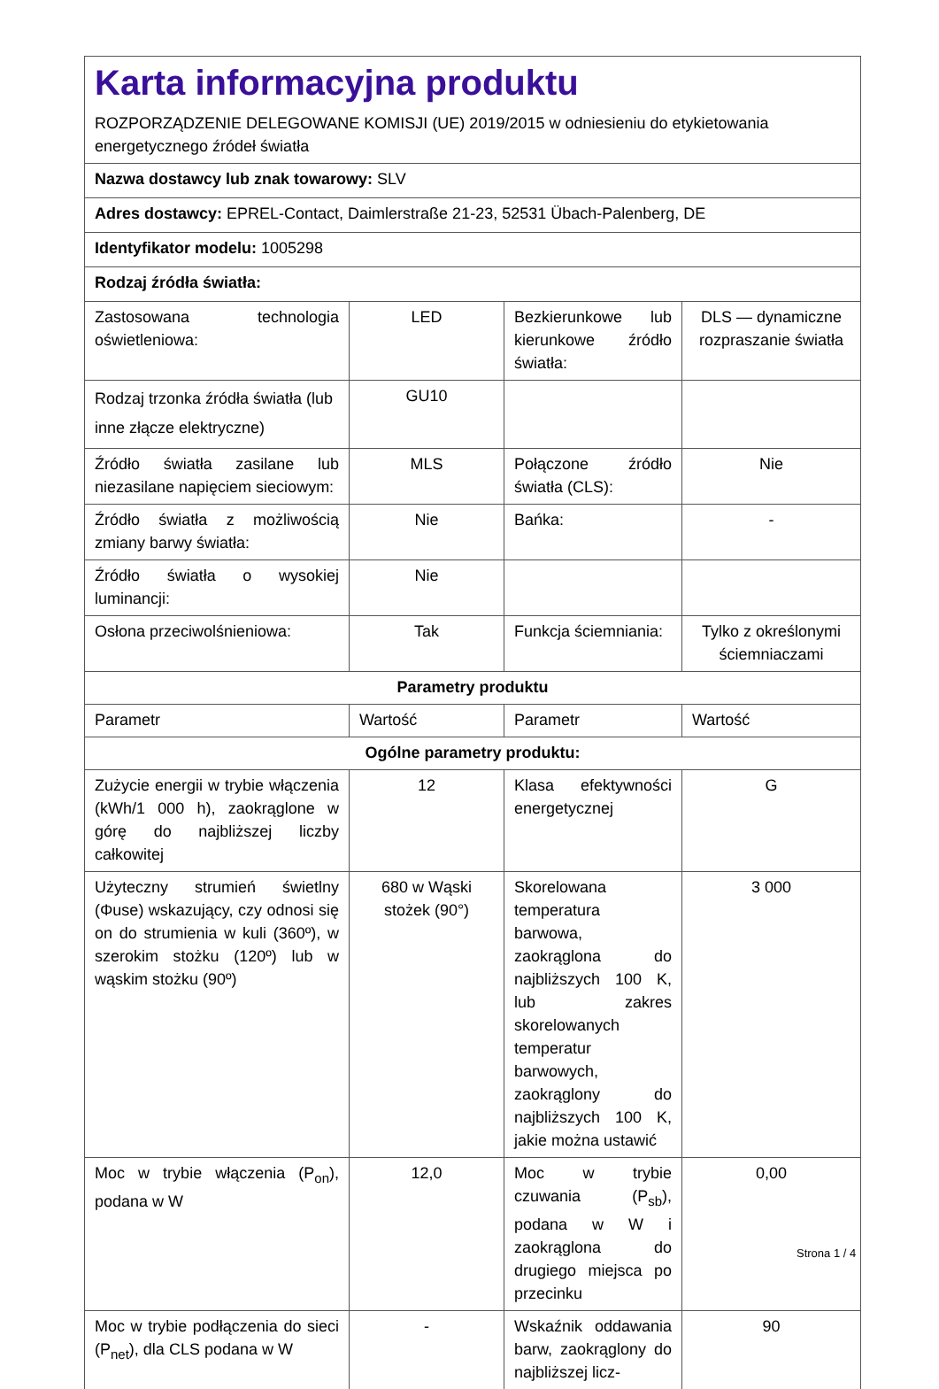| Karta informacyjna produktu ROZPORZĄDZENIE DELEGOWANE KOMISJI (UE) 2019/2015 w odniesieniu do etykietowania energetycznego źródeł światła | | | |
| Nazwa dostawcy lub znak towarowy: SLV | | | |
| Adres dostawcy: EPREL-Contact, Daimlerstraße 21-23, 52531 Übach-Palenberg, DE | | | |
| Identyfikator modelu: 1005298 | | | |
| Rodzaj źródła światła: | | | |
| Zastosowana technologia oświetleniowa: | LED | Bezkierunkowe lub kierunkowe źródło światła: | DLS — dynamiczne rozpraszanie światła |
| Rodzaj trzonka źródła światła (lub inne złącze elektryczne) | GU10 | | |
| Źródło światła zasilane lub niezasilane napięciem sieciowym: | MLS | Połączone źródło światła (CLS): | Nie |
| Źródło światła z możliwością zmiany barwy światła: | Nie | Bańka: | - |
| Źródło światła o wysokiej luminancji: | Nie | | |
| Osłona przeciwolśnieniowa: | Tak | Funkcja ściemniania: | Tylko z określonymi ściemniaczami |
| Parametry produktu | | | |
| Parametr | Wartość | Parametr | Wartość |
| Ogólne parametry produktu: | | | |
| Zużycie energii w trybie włączenia (kWh/1 000 h), zaokrąglone w górę do najbliższej liczby całkowitej | 12 | Klasa efektywności energetycznej | G |
| Użyteczny strumień świetlny (Φuse) wskazujący, czy odnosi się on do strumienia w kuli (360º), w szerokim stożku (120º) lub w wąskim stożku (90º) | 680 w Wąski stożek (90°) | Skorelowana temperatura barwowa, zaokrąglona do najbliższych 100 K, lub zakres skorelowanych temperatur barwowych, zaokrąglony do najbliższych 100 K, jakie można ustawić | 3 000 |
| Moc w trybie włączenia (P<sub>on</sub>), podana w W | 12,0 | Moc w trybie czuwania (P<sub>sb</sub>), podana w W i zaokrąglona do drugiego miejsca po przecinku | 0,00 |
| Moc w trybie podłączenia do sieci (P<sub>net</sub>), dla CLS podana w W | - | Wskaźnik oddawania barw, zaokrąglony do najbliższej licz- | 90 |
Strona 1 / 4